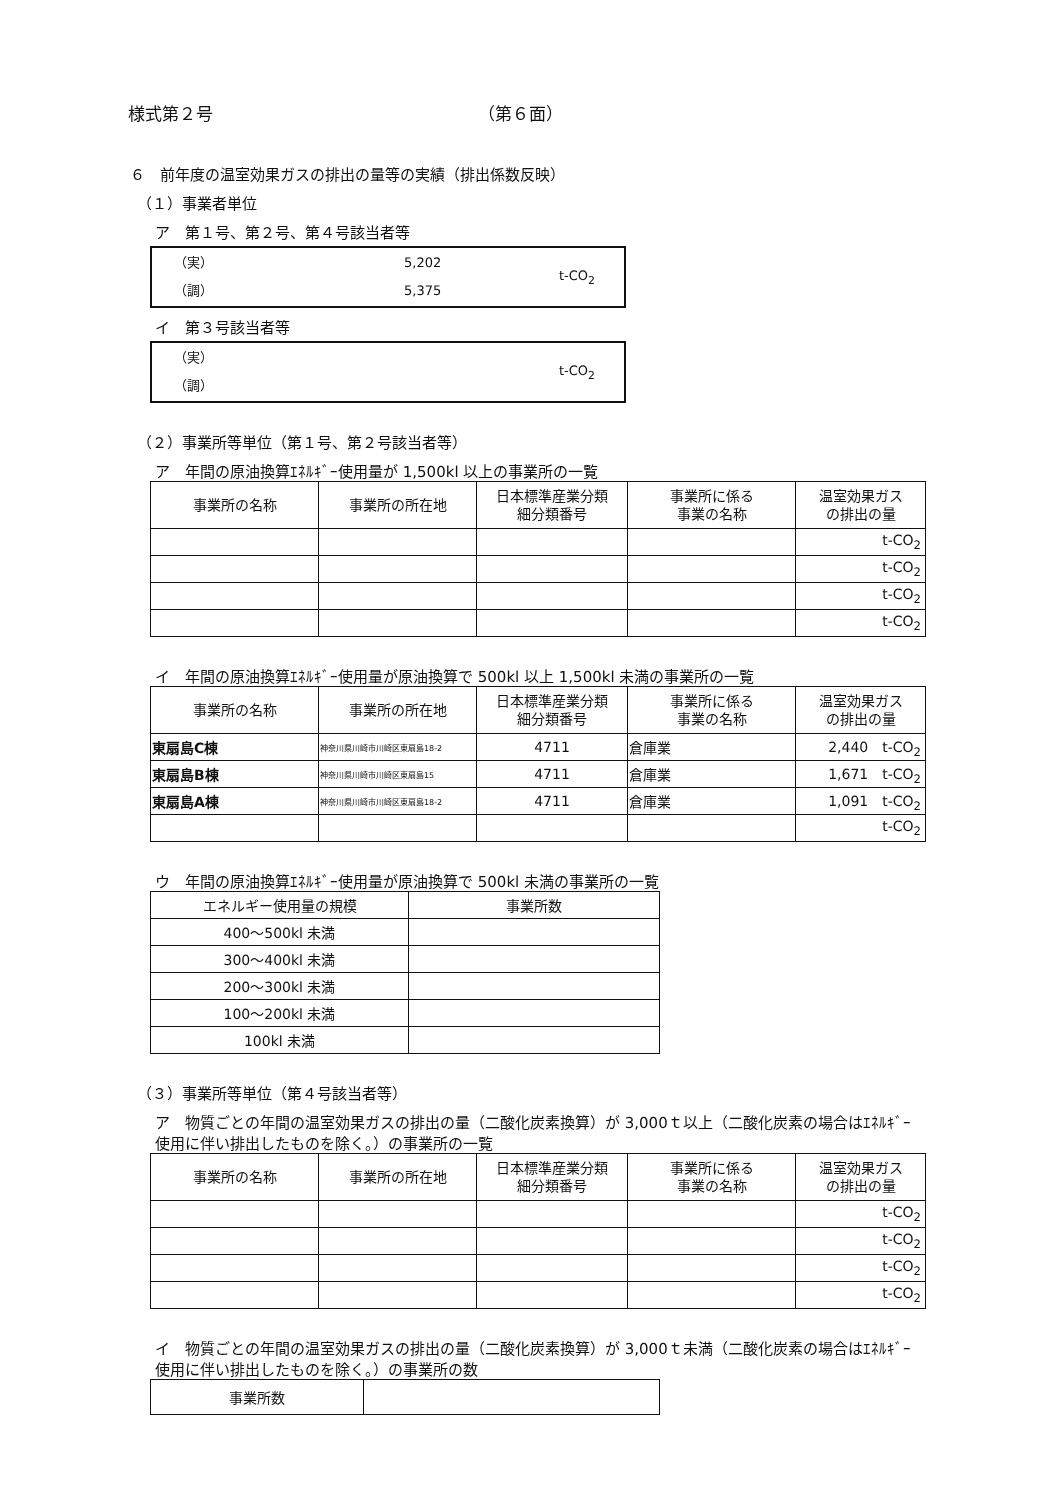様式第２号 （第６面）
６　前年度の温室効果ガスの排出の量等の実績（排出係数反映）
（１）事業者単位
ア　第１号、第２号、第４号該当者等
（実）
（調）
5,202
5,375
t-CO<sub>2</sub>
イ　第３号該当者等
（実）
（調）
t-CO<sub>2</sub>
（２）事業所等単位（第１号、第２号該当者等）
ア　年間の原油換算ｴﾈﾙｷﾞｰ使用量が 1,500kl 以上の事業所の一覧
| 事業所の名称 | 事業所の所在地 | 日本標準産業分類 細分類番号 | 事業所に係る 事業の名称 | 温室効果ガス の排出の量 |
| --- | --- | --- | --- | --- |
| | | | | t-CO<sub>2</sub> |
| | | | | t-CO<sub>2</sub> |
| | | | | t-CO<sub>2</sub> |
| | | | | t-CO<sub>2</sub> |
イ　年間の原油換算ｴﾈﾙｷﾞｰ使用量が原油換算で 500kl 以上 1,500kl 未満の事業所の一覧
| 事業所の名称 | 事業所の所在地 | 日本標準産業分類 細分類番号 | 事業所に係る 事業の名称 | 温室効果ガス の排出の量 |
| --- | --- | --- | --- | --- |
| 東扇島C棟 | 神奈川県川崎市川崎区東扇島18-2 | 4711 | 倉庫業 | 2,440 t-CO<sub>2</sub> |
| 東扇島B棟 | 神奈川県川崎市川崎区東扇島15 | 4711 | 倉庫業 | 1,671 t-CO<sub>2</sub> |
| 東扇島A棟 | 神奈川県川崎市川崎区東扇島18-2 | 4711 | 倉庫業 | 1,091 t-CO<sub>2</sub> |
| | | | | t-CO<sub>2</sub> |
ウ　年間の原油換算ｴﾈﾙｷﾞｰ使用量が原油換算で 500kl 未満の事業所の一覧
| エネルギー使用量の規模 | 事業所数 |
| 400～500kl 未満 | |
| 300～400kl 未満 | |
| 200～300kl 未満 | |
| 100～200kl 未満 | |
| 100kl 未満 | |
（３）事業所等単位（第４号該当者等）
ア　物質ごとの年間の温室効果ガスの排出の量（二酸化炭素換算）が 3,000ｔ以上（二酸化炭素の場合はｴﾈﾙｷﾞｰ使用に伴い排出したものを除く。）の事業所の一覧
| 事業所の名称 | 事業所の所在地 | 日本標準産業分類 細分類番号 | 事業所に係る 事業の名称 | 温室効果ガス の排出の量 |
| --- | --- | --- | --- | --- |
| | | | | t-CO<sub>2</sub> |
| | | | | t-CO<sub>2</sub> |
| | | | | t-CO<sub>2</sub> |
| | | | | t-CO<sub>2</sub> |
イ　物質ごとの年間の温室効果ガスの排出の量（二酸化炭素換算）が 3,000ｔ未満（二酸化炭素の場合はｴﾈﾙｷﾞｰ使用に伴い排出したものを除く。）の事業所の数
| 事業所数 | |